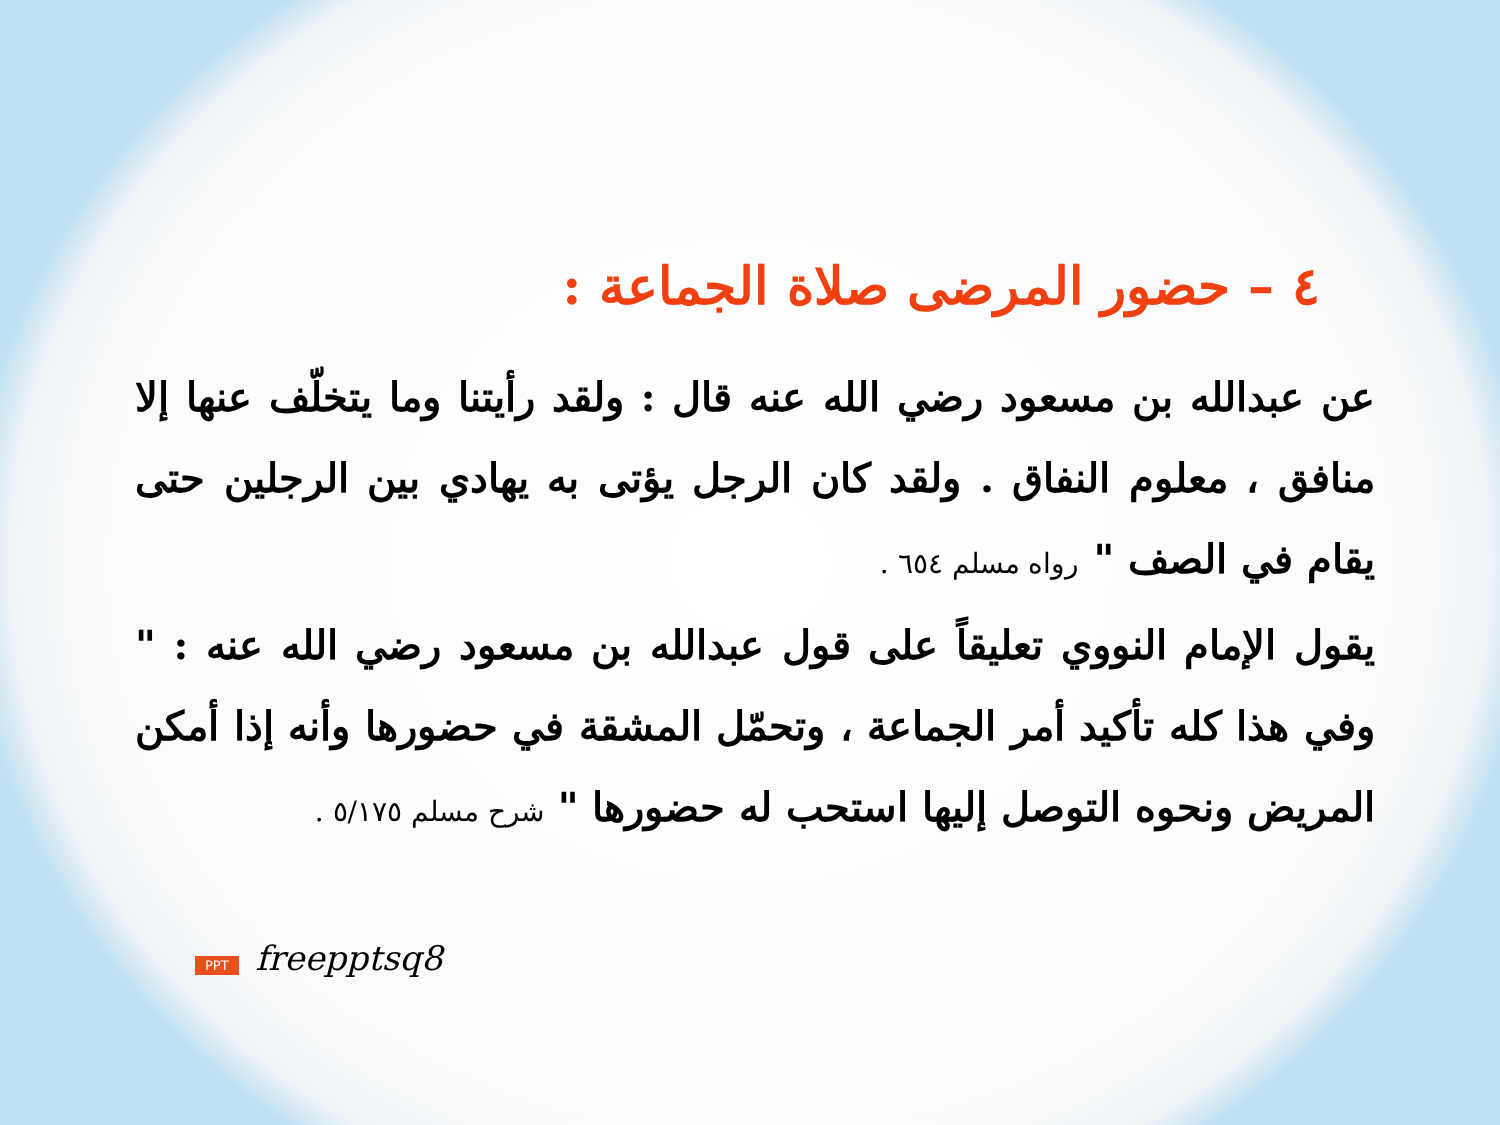٤ – حضور المرضى صلاة الجماعة :
عن عبدالله بن مسعود رضي الله عنه قال : ولقد رأيتنا وما يتخلّف عنها إلا منافق ، معلوم النفاق . ولقد كان الرجل يؤتى به يهادي بين الرجلين حتى يقام في الصف " رواه مسلم ٦٥٤ .
يقول الإمام النووي تعليقاً على قول عبدالله بن مسعود رضي الله عنه : " وفي هذا كله تأكيد أمر الجماعة ، وتحمّل المشقة في حضورها وأنه إذا أمكن المريض ونحوه التوصل إليها استحب له حضورها " شرح مسلم ٥/١٧٥ .
PPT freepptsq8